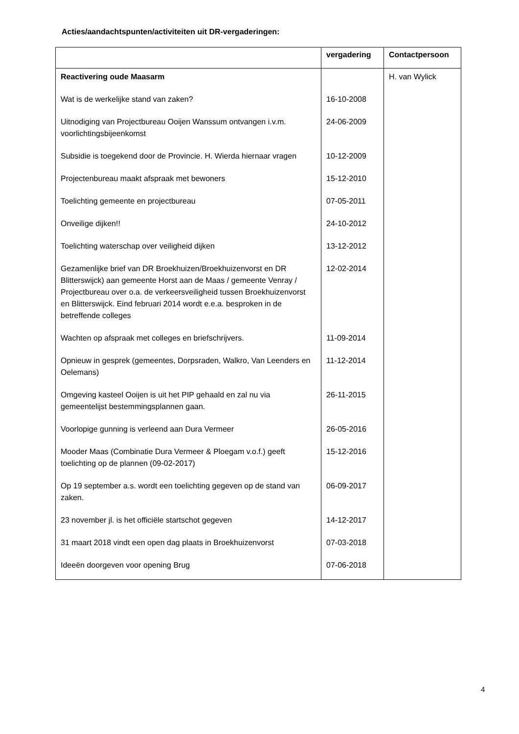Acties/aandachtspunten/activiteiten uit DR-vergaderingen:
| | vergadering | Contactpersoon |
| --- | --- | --- |
| Reactivering oude Maasarm | | H. van Wylick |
| Wat is de werkelijke stand van zaken? | 16-10-2008 | |
| Uitnodiging van Projectbureau Ooijen Wanssum ontvangen i.v.m. voorlichtingsbijeenkomst | 24-06-2009 | |
| Subsidie is toegekend door de Provincie. H. Wierda hiernaar vragen | 10-12-2009 | |
| Projectenbureau maakt afspraak met bewoners | 15-12-2010 | |
| Toelichting gemeente en projectbureau | 07-05-2011 | |
| Onveilige dijken!! | 24-10-2012 | |
| Toelichting waterschap over veiligheid dijken | 13-12-2012 | |
| Gezamenlijke brief van DR Broekhuizen/Broekhuizenvorst en DR Blitterswijck) aan gemeente Horst aan de Maas / gemeente Venray / Projectbureau over o.a. de verkeersveiligheid tussen Broekhuizenvorst en Blitterswijck. Eind februari 2014 wordt e.e.a. besproken in de betreffende colleges | 12-02-2014 | |
| Wachten op afspraak met colleges en briefschrijvers. | 11-09-2014 | |
| Opnieuw in gesprek (gemeentes, Dorpsraden, Walkro, Van Leenders en Oelemans) | 11-12-2014 | |
| Omgeving kasteel Ooijen is uit het PIP gehaald en zal nu via gemeentelijst bestemmingsplannen gaan. | 26-11-2015 | |
| Voorlopige gunning is verleend aan Dura Vermeer | 26-05-2016 | |
| Mooder Maas (Combinatie Dura Vermeer & Ploegam v.o.f.) geeft toelichting op de plannen (09-02-2017) | 15-12-2016 | |
| Op 19 september a.s. wordt een toelichting gegeven op de stand van zaken. | 06-09-2017 | |
| 23 november jl. is het officiële startschot gegeven | 14-12-2017 | |
| 31 maart 2018 vindt een open dag plaats in Broekhuizenvorst | 07-03-2018 | |
| Ideeën doorgeven voor opening Brug | 07-06-2018 | |
4